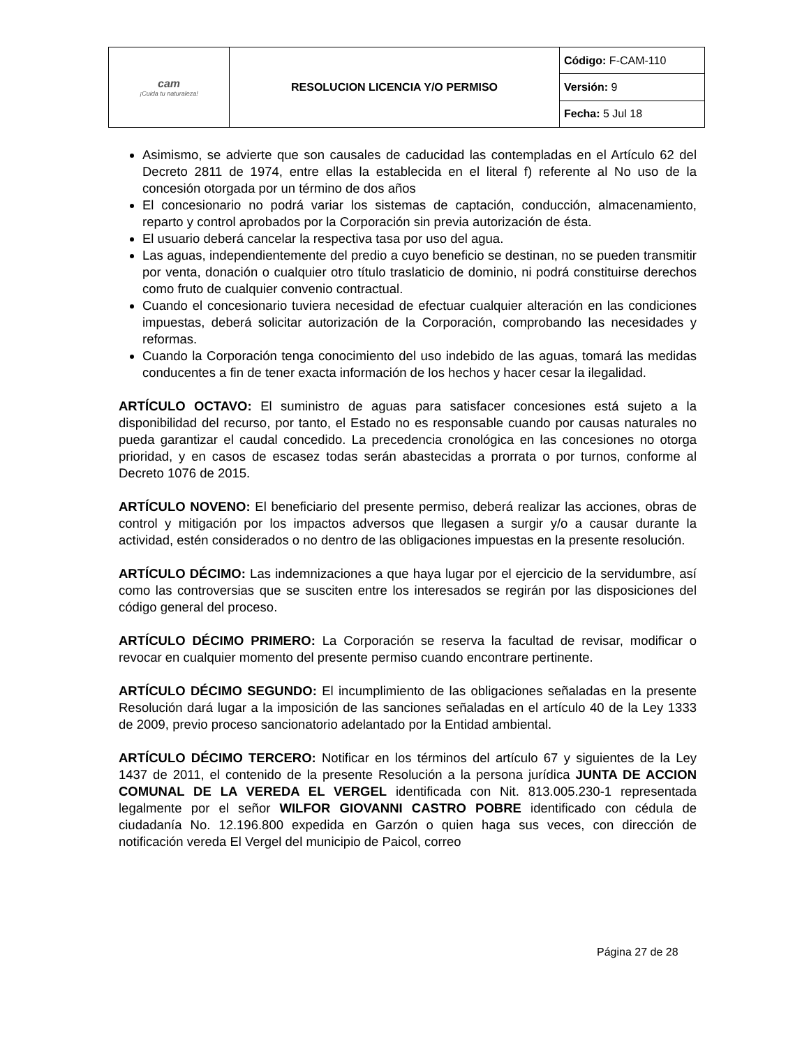| cam ¡Cuida tu naturaleza! | RESOLUCION LICENCIA Y/O PERMISO | Código: F-CAM-110 |
| | | Versión: 9 |
| | | Fecha: 5 Jul 18 |
Asimismo, se advierte que son causales de caducidad las contempladas en el Artículo 62 del Decreto 2811 de 1974, entre ellas la establecida en el literal f) referente al No uso de la concesión otorgada por un término de dos años
El concesionario no podrá variar los sistemas de captación, conducción, almacenamiento, reparto y control aprobados por la Corporación sin previa autorización de ésta.
El usuario deberá cancelar la respectiva tasa por uso del agua.
Las aguas, independientemente del predio a cuyo beneficio se destinan, no se pueden transmitir por venta, donación o cualquier otro título traslaticio de dominio, ni podrá constituirse derechos como fruto de cualquier convenio contractual.
Cuando el concesionario tuviera necesidad de efectuar cualquier alteración en las condiciones impuestas, deberá solicitar autorización de la Corporación, comprobando las necesidades y reformas.
Cuando la Corporación tenga conocimiento del uso indebido de las aguas, tomará las medidas conducentes a fin de tener exacta información de los hechos y hacer cesar la ilegalidad.
ARTÍCULO OCTAVO: El suministro de aguas para satisfacer concesiones está sujeto a la disponibilidad del recurso, por tanto, el Estado no es responsable cuando por causas naturales no pueda garantizar el caudal concedido. La precedencia cronológica en las concesiones no otorga prioridad, y en casos de escasez todas serán abastecidas a prorrata o por turnos, conforme al Decreto 1076 de 2015.
ARTÍCULO NOVENO: El beneficiario del presente permiso, deberá realizar las acciones, obras de control y mitigación por los impactos adversos que llegasen a surgir y/o a causar durante la actividad, estén considerados o no dentro de las obligaciones impuestas en la presente resolución.
ARTÍCULO DÉCIMO: Las indemnizaciones a que haya lugar por el ejercicio de la servidumbre, así como las controversias que se susciten entre los interesados se regirán por las disposiciones del código general del proceso.
ARTÍCULO DÉCIMO PRIMERO: La Corporación se reserva la facultad de revisar, modificar o revocar en cualquier momento del presente permiso cuando encontrare pertinente.
ARTÍCULO DÉCIMO SEGUNDO: El incumplimiento de las obligaciones señaladas en la presente Resolución dará lugar a la imposición de las sanciones señaladas en el artículo 40 de la Ley 1333 de 2009, previo proceso sancionatorio adelantado por la Entidad ambiental.
ARTÍCULO DÉCIMO TERCERO: Notificar en los términos del artículo 67 y siguientes de la Ley 1437 de 2011, el contenido de la presente Resolución a la persona jurídica JUNTA DE ACCION COMUNAL DE LA VEREDA EL VERGEL identificada con Nit. 813.005.230-1 representada legalmente por el señor WILFOR GIOVANNI CASTRO POBRE identificado con cédula de ciudadanía No. 12.196.800 expedida en Garzón o quien haga sus veces, con dirección de notificación vereda El Vergel del municipio de Paicol, correo
Página 27 de 28